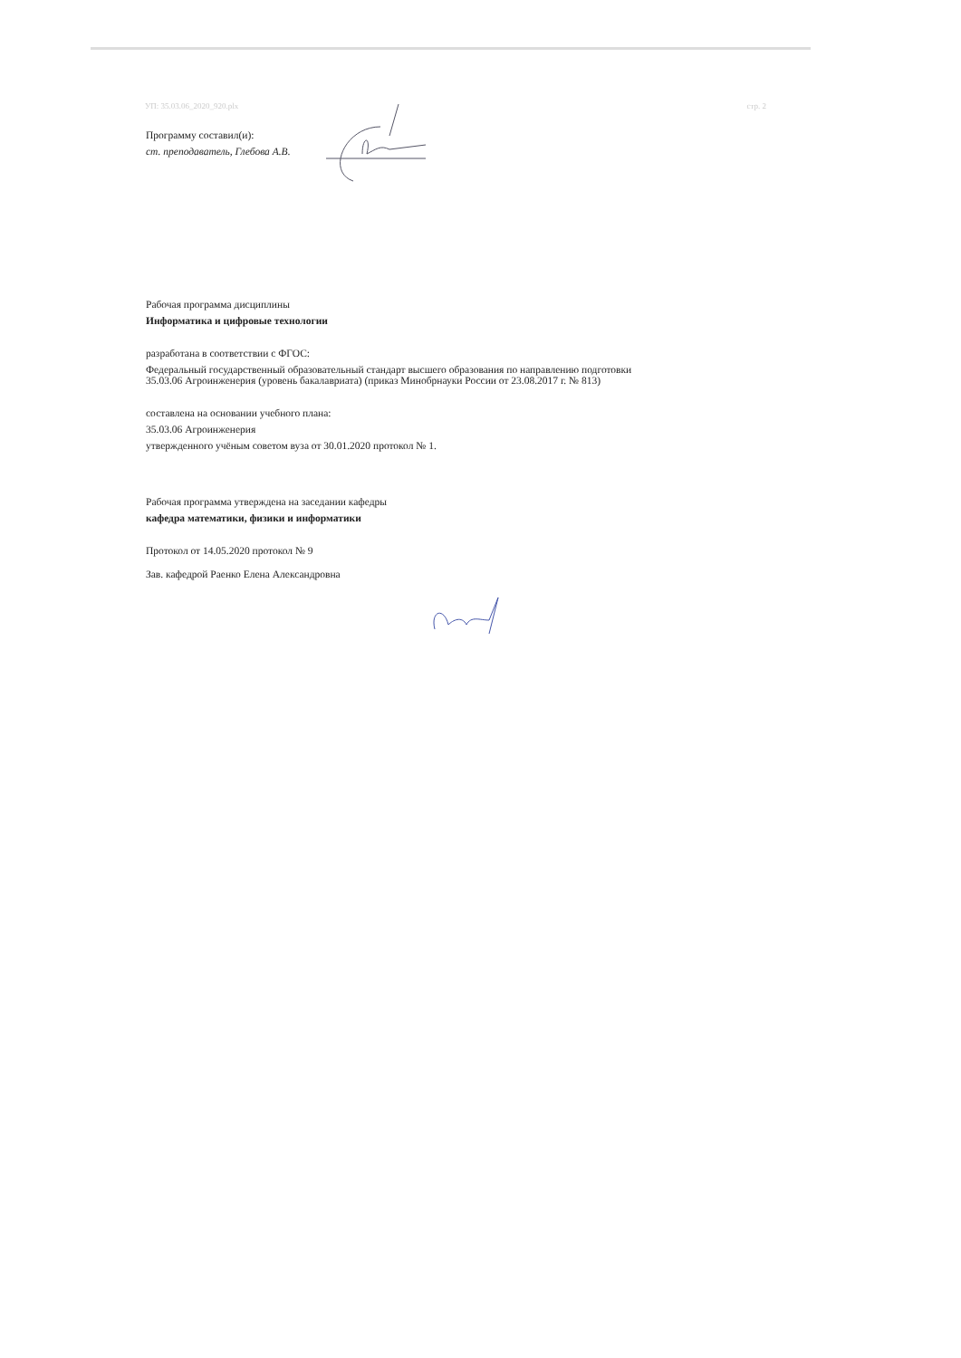УП: 35.03.06_2020_920.plx стр. 2
Программу составил(и):
ст. преподаватель, Глебова А.В.
Рабочая программа дисциплины
Информатика и цифровые технологии
разработана в соответствии с ФГОС:
Федеральный государственный образовательный стандарт высшего образования по направлению подготовки
35.03.06 Агроинженерия (уровень бакалавриата) (приказ Минобрнауки России от 23.08.2017 г. № 813)
составлена на основании учебного плана:
35.03.06 Агроинженерия
утвержденного учёным советом вуза от 30.01.2020 протокол № 1.
Рабочая программа утверждена на заседании кафедры
кафедра математики, физики и информатики
Протокол от 14.05.2020 протокол № 9
Зав. кафедрой Раенко Елена Александровна